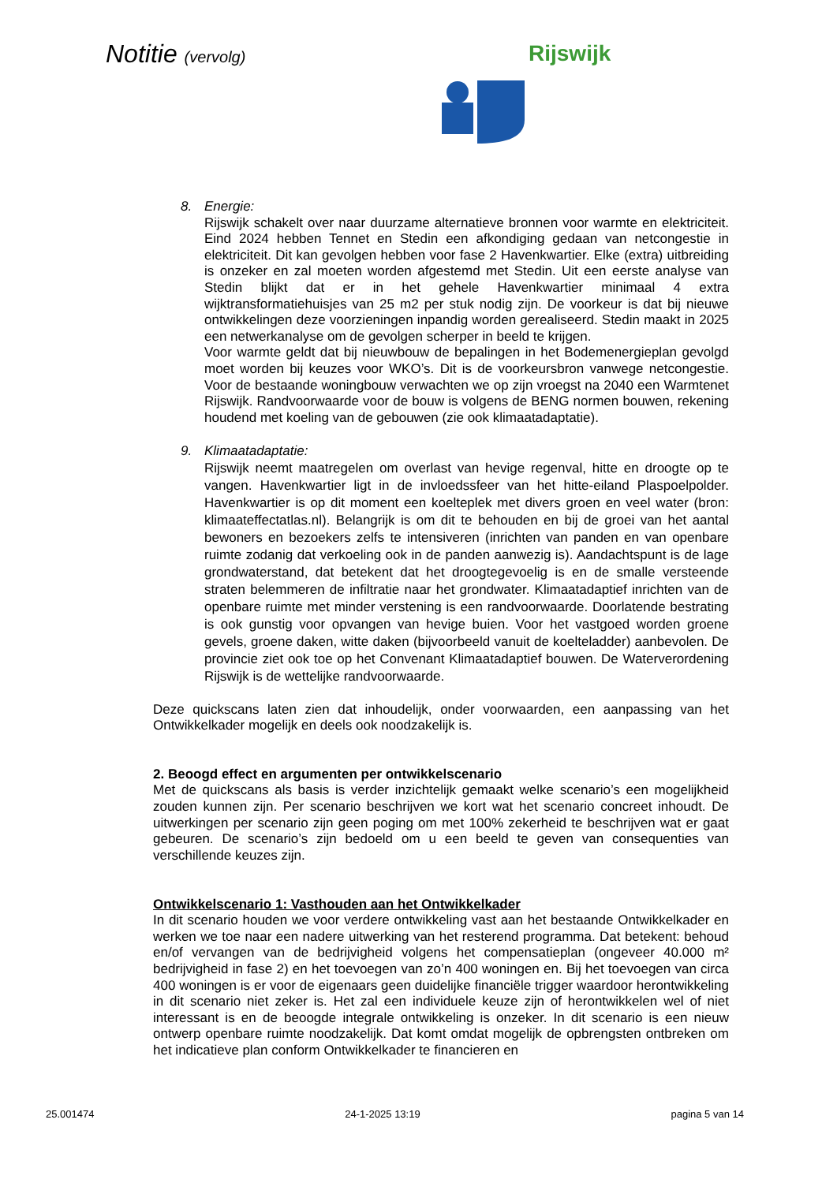Notitie (vervolg) Rijswijk
8. Energie:
Rijswijk schakelt over naar duurzame alternatieve bronnen voor warmte en elektriciteit. Eind 2024 hebben Tennet en Stedin een afkondiging gedaan van netcongestie in elektriciteit. Dit kan gevolgen hebben voor fase 2 Havenkwartier. Elke (extra) uitbreiding is onzeker en zal moeten worden afgestemd met Stedin. Uit een eerste analyse van Stedin blijkt dat er in het gehele Havenkwartier minimaal 4 extra wijktransformatiehuisjes van 25 m2 per stuk nodig zijn. De voorkeur is dat bij nieuwe ontwikkelingen deze voorzieningen inpandig worden gerealiseerd. Stedin maakt in 2025 een netwerkanalyse om de gevolgen scherper in beeld te krijgen.
Voor warmte geldt dat bij nieuwbouw de bepalingen in het Bodemenergieplan gevolgd moet worden bij keuzes voor WKO’s. Dit is de voorkeursbron vanwege netcongestie. Voor de bestaande woningbouw verwachten we op zijn vroegst na 2040 een Warmtenet Rijswijk. Randvoorwaarde voor de bouw is volgens de BENG normen bouwen, rekening houdend met koeling van de gebouwen (zie ook klimaatadaptatie).
9. Klimaatadaptatie:
Rijswijk neemt maatregelen om overlast van hevige regenval, hitte en droogte op te vangen. Havenkwartier ligt in de invloedssfeer van het hitte-eiland Plaspoelpolder. Havenkwartier is op dit moment een koelteplek met divers groen en veel water (bron: klimaateffectatlas.nl). Belangrijk is om dit te behouden en bij de groei van het aantal bewoners en bezoekers zelfs te intensiveren (inrichten van panden en van openbare ruimte zodanig dat verkoeling ook in de panden aanwezig is). Aandachtspunt is de lage grondwaterstand, dat betekent dat het droogtegevoelig is en de smalle versteende straten belemmeren de infiltratie naar het grondwater. Klimaatadaptief inrichten van de openbare ruimte met minder verstening is een randvoorwaarde. Doorlatende bestrating is ook gunstig voor opvangen van hevige buien. Voor het vastgoed worden groene gevels, groene daken, witte daken (bijvoorbeeld vanuit de koelteladder) aanbevolen. De provincie ziet ook toe op het Convenant Klimaatadaptief bouwen. De Waterverordening Rijswijk is de wettelijke randvoorwaarde.
Deze quickscans laten zien dat inhoudelijk, onder voorwaarden, een aanpassing van het Ontwikkelkader mogelijk en deels ook noodzakelijk is.
2. Beoogd effect en argumenten per ontwikkelscenario
Met de quickscans als basis is verder inzichtelijk gemaakt welke scenario’s een mogelijkheid zouden kunnen zijn. Per scenario beschrijven we kort wat het scenario concreet inhoudt. De uitwerkingen per scenario zijn geen poging om met 100% zekerheid te beschrijven wat er gaat gebeuren. De scenario’s zijn bedoeld om u een beeld te geven van consequenties van verschillende keuzes zijn.
Ontwikkelscenario 1: Vasthouden aan het Ontwikkelkader
In dit scenario houden we voor verdere ontwikkeling vast aan het bestaande Ontwikkelkader en werken we toe naar een nadere uitwerking van het resterend programma. Dat betekent: behoud en/of vervangen van de bedrijvigheid volgens het compensatieplan (ongeveer 40.000 m² bedrijvigheid in fase 2) en het toevoegen van zo’n 400 woningen en. Bij het toevoegen van circa 400 woningen is er voor de eigenaars geen duidelijke financiële trigger waardoor herontwikkeling in dit scenario niet zeker is. Het zal een individuele keuze zijn of herontwikkelen wel of niet interessant is en de beoogde integrale ontwikkeling is onzeker. In dit scenario is een nieuw ontwerp openbare ruimte noodzakelijk. Dat komt omdat mogelijk de opbrengsten ontbreken om het indicatieve plan conform Ontwikkelkader te financieren en
25.001474 24-1-2025 13:19 pagina 5 van 14